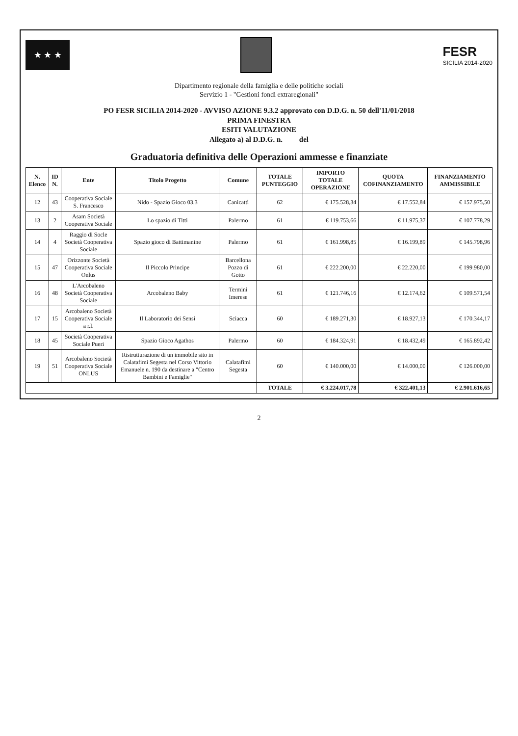★ ★ ★
FESR
SICILIA 2014-2020
Dipartimento regionale della famiglia e delle politiche sociali
Servizio 1 - "Gestioni fondi extraregionali"
PO FESR SICILIA 2014-2020 - AVVISO AZIONE 9.3.2 approvato con D.D.G. n. 50 dell'11/01/2018
PRIMA FINESTRA
ESITI VALUTAZIONE
Allegato a) al D.D.G. n. del
Graduatoria definitiva delle Operazioni ammesse e finanziate
| N. Elenco | ID N. | Ente | Titolo Progetto | Comune | TOTALE PUNTEGGIO | IMPORTO TOTALE OPERAZIONE | QUOTA COFINANZIAMENTO | FINANZIAMENTO AMMISSIBILE |
| --- | --- | --- | --- | --- | --- | --- | --- | --- |
| 12 | 43 | Cooperativa Sociale S. Francesco | Nido - Spazio Gioco 03.3 | Canicattì | 62 | € 175.528,34 | € 17.552,84 | € 157.975,50 |
| 13 | 2 | Asam Società Cooperativa Sociale | Lo spazio di Titti | Palermo | 61 | € 119.753,66 | € 11.975,37 | € 107.778,29 |
| 14 | 4 | Raggio di Socle Società Cooperativa Sociale | Spazio gioco di Battimanine | Palermo | 61 | € 161.998,85 | € 16.199,89 | € 145.798,96 |
| 15 | 47 | Orizzonte Società Cooperativa Sociale Onlus | Il Piccolo Principe | Barcellona Pozzo di Gotto | 61 | € 222.200,00 | € 22.220,00 | € 199.980,00 |
| 16 | 48 | L'Arcobaleno Società Cooperativa Sociale | Arcobaleno Baby | Termini Imerese | 61 | € 121.746,16 | € 12.174,62 | € 109.571,54 |
| 17 | 15 | Arcobaleno Società Cooperativa Sociale a r.l. | Il Laboratorio dei Sensi | Sciacca | 60 | € 189.271,30 | € 18.927,13 | € 170.344,17 |
| 18 | 45 | Società Cooperativa Sociale Pueri | Spazio Gioco Agathos | Palermo | 60 | € 184.324,91 | € 18.432,49 | € 165.892,42 |
| 19 | 51 | Arcobaleno Società Cooperativa Sociale ONLUS | Ristrutturazione di un immobile sito in Calatafimi Segesta nel Corso Vittorio Emanuele n. 190 da destinare a "Centro Bambini e Famiglie" | Calatafimi Segesta | 60 | € 140.000,00 | € 14.000,00 | € 126.000,00 |
| | | | | | TOTALE | € 3.224.017,78 | € 322.401,13 | € 2.901.616,65 |
2